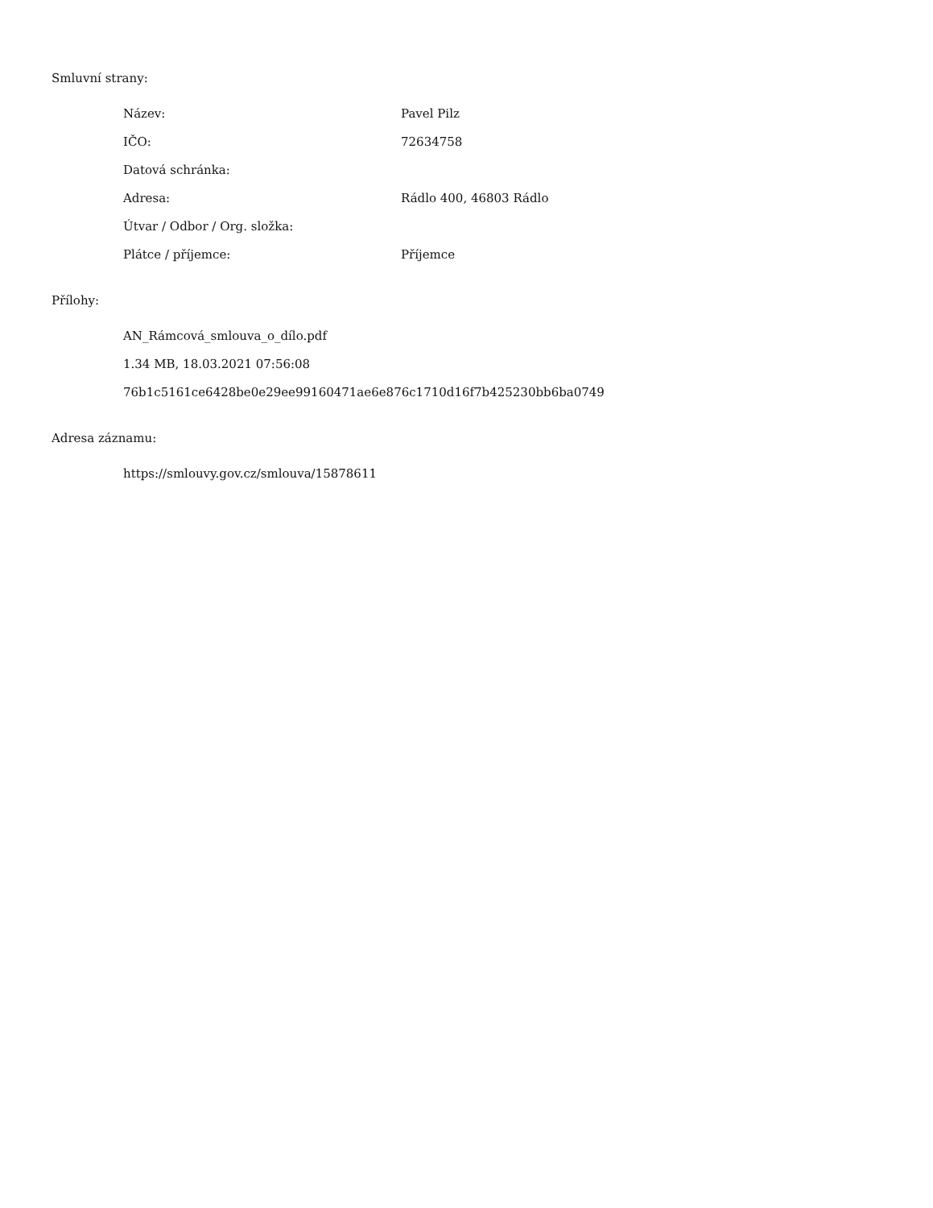Smluvní strany:
| Název: | Pavel Pilz |
| IČO: | 72634758 |
| Datová schránka: | |
| Adresa: | Rádlo 400, 46803 Rádlo |
| Útvar / Odbor / Org. složka: | |
| Plátce / příjemce: | Příjemce |
Přílohy:
AN_Rámcová_smlouva_o_dílo.pdf
1.34 MB, 18.03.2021 07:56:08
76b1c5161ce6428be0e29ee99160471ae6e876c1710d16f7b425230bb6ba0749
Adresa záznamu:
https://smlouvy.gov.cz/smlouva/15878611